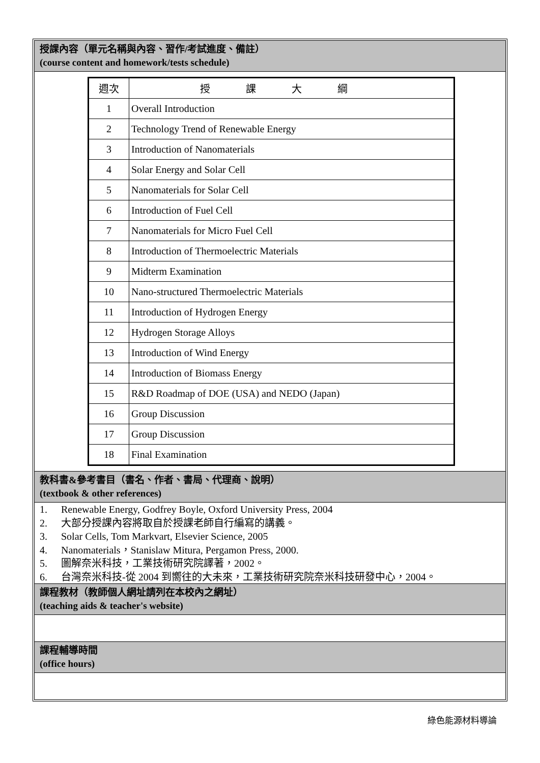授課內容（單元名稱與內容、習作/考試進度、備註）
(course content and homework/tests schedule)
| 週次 | 授課大綱 |
| 1 | Overall Introduction |
| 2 | Technology Trend of Renewable Energy |
| 3 | Introduction of Nanomaterials |
| 4 | Solar Energy and Solar Cell |
| 5 | Nanomaterials for Solar Cell |
| 6 | Introduction of Fuel Cell |
| 7 | Nanomaterials for Micro Fuel Cell |
| 8 | Introduction of Thermoelectric Materials |
| 9 | Midterm Examination |
| 10 | Nano-structured Thermoelectric Materials |
| 11 | Introduction of Hydrogen Energy |
| 12 | Hydrogen Storage Alloys |
| 13 | Introduction of Wind Energy |
| 14 | Introduction of Biomass Energy |
| 15 | R&D Roadmap of DOE (USA) and NEDO (Japan) |
| 16 | Group Discussion |
| 17 | Group Discussion |
| 18 | Final Examination |
教科書&參考書目（書名、作者、書局、代理商、說明）
(textbook & other references)
1. Renewable Energy, Godfrey Boyle, Oxford University Press, 2004
2. 大部分授課內容將取自於授課老師自行編寫的講義。
3. Solar Cells, Tom Markvart, Elsevier Science, 2005
4. Nanomaterials，Stanislaw Mitura, Pergamon Press, 2000.
5. 圖解奈米科技，工業技術研究院譯著，2002。
6. 台灣奈米科技-從 2004 到嚮往的大未來，工業技術研究院奈米科技研發中心，2004。
課程教材（教師個人網址請列在本校內之網址）
(teaching aids & teacher's website)
課程輔導時間
(office hours)
綠色能源材料導論